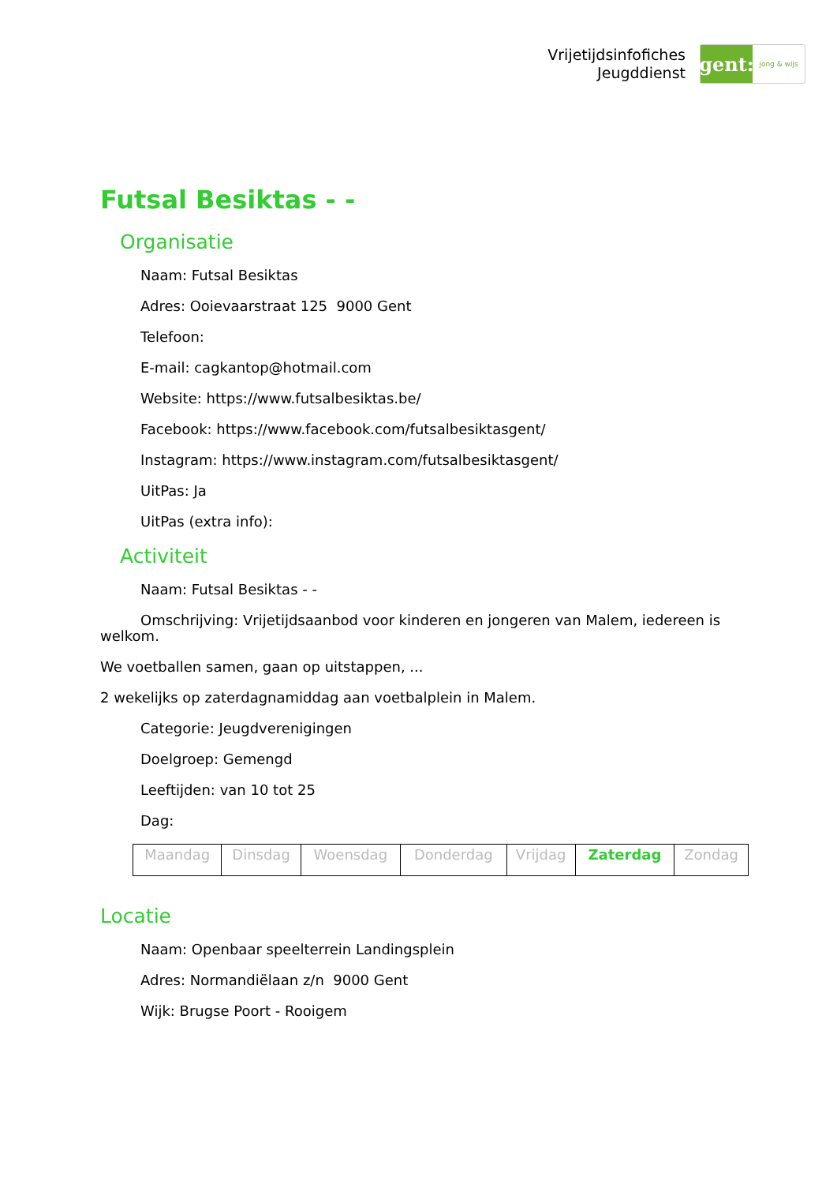Vrijetijdsinfofiches
Jeugddienst
gent:
jong & wijs
Futsal Besiktas - -
Organisatie
Naam: Futsal Besiktas
Adres: Ooievaarstraat 125 9000 Gent
Telefoon:
E-mail: cagkantop@hotmail.com
Website: https://www.futsalbesiktas.be/
Facebook: https://www.facebook.com/futsalbesiktasgent/
Instagram: https://www.instagram.com/futsalbesiktasgent/
UitPas: Ja
UitPas (extra info):
Activiteit
Naam: Futsal Besiktas - -
Omschrijving: Vrijetijdsaanbod voor kinderen en jongeren van Malem, iedereen is welkom.
We voetballen samen, gaan op uitstappen, ...
2 wekelijks op zaterdagnamiddag aan voetbalplein in Malem.
Categorie: Jeugdverenigingen
Doelgroep: Gemengd
Leeftijden: van 10 tot 25
Dag:
| Maandag | Dinsdag | Woensdag | Donderdag | Vrijdag | Zaterdag | Zondag |
Locatie
Naam: Openbaar speelterrein Landingsplein
Adres: Normandiëlaan z/n 9000 Gent
Wijk: Brugse Poort - Rooigem